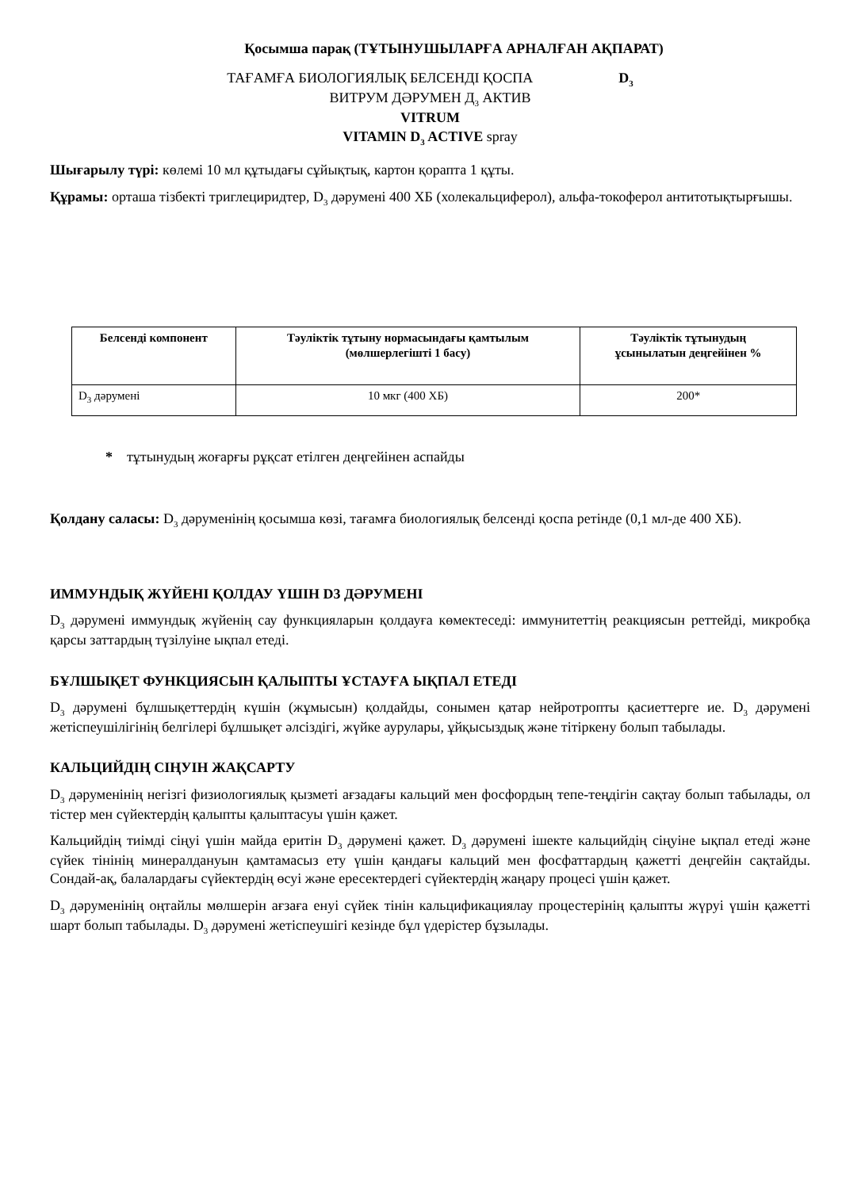Қосымша парақ (ТҰТЫНУШЫЛАРҒА АРНАЛҒАН АҚПАРАТ)
ТАҒАМҒА БИОЛОГИЯЛЫҚ БЕЛСЕНДІ ҚОСПА D<sub>3</sub>
ВИТРУМ ДӘРУМЕН Д<sub>3</sub> АКТИВ
VITRUM
VITAMIN D<sub>3</sub> ACTIVE spray
Шығарылу түрі: көлемі 10 мл құтыдағы сұйықтық, картон қорапта 1 құты.
Құрамы: орташа тізбекті триглециридтер, D<sub>3</sub> дәрумені 400 ХБ (холекальциферол), альфа-токоферол антитотықтырғышы.
| Белсенді компонент | Тәуліктік тұтыну нормасындағы қамтылым (мөлшерлегішті 1 басу) | Тәуліктік тұтынудың ұсынылатын деңгейінен % |
| --- | --- | --- |
| D<sub>3</sub> дәрумені | 10 мкг (400 ХБ) | 200* |
* тұтынудың жоғарғы рұқсат етілген деңгейінен аспайды
Қолдану саласы: D<sub>3</sub> дәруменінің қосымша көзі, тағамға биологиялық белсенді қоспа ретінде (0,1 мл-де 400 ХБ).
ИММУНДЫҚ ЖҮЙЕНІ ҚОЛДАУ ҮШІН D3 ДӘРУМЕНІ
D<sub>3</sub> дәрумені иммундық жүйенің сау функцияларын қолдауға көмектеседі: иммунитеттің реакциясын реттейді, микробқа қарсы заттардың түзілуіне ықпал етеді.
БҰЛШЫҚЕТ ФУНКЦИЯСЫН ҚАЛЫПТЫ ҰСТАУҒА ЫҚПАЛ ЕТЕДІ
D<sub>3</sub> дәрумені бұлшықеттердің күшін (жұмысын) қолдайды, сонымен қатар нейротропты қасиеттерге ие. D<sub>3</sub> дәрумені жетіспеушілігінің белгілері бұлшықет әлсіздігі, жүйке аурулары, ұйқысыздық және тітіркену болып табылады.
КАЛЬЦИЙДІҢ СІҢУІН ЖАҚСАРТУ
D<sub>3</sub> дәруменінің негізгі физиологиялық қызметі ағзадағы кальций мен фосфордың тепе-теңдігін сақтау болып табылады, ол тістер мен сүйектердің қалыпты қалыптасуы үшін қажет.
Кальцийдің тиімді сіңуі үшін майда еритін D<sub>3</sub> дәрумені қажет. D<sub>3</sub> дәрумені ішекте кальцийдің сіңуіне ықпал етеді және сүйек тінінің минералдануын қамтамасыз ету үшін қандағы кальций мен фосфаттардың қажетті деңгейін сақтайды. Сондай-ақ, балалардағы сүйектердің өсуі және ересектердегі сүйектердің жаңару процесі үшін қажет.
D<sub>3</sub> дәруменінің оңтайлы мөлшерін ағзаға енуі сүйек тінін кальцификациялау процестерінің қалыпты жүруі үшін қажетті шарт болып табылады. D<sub>3</sub> дәрумені жетіспеушігі кезінде бұл үдерістер бұзылады.